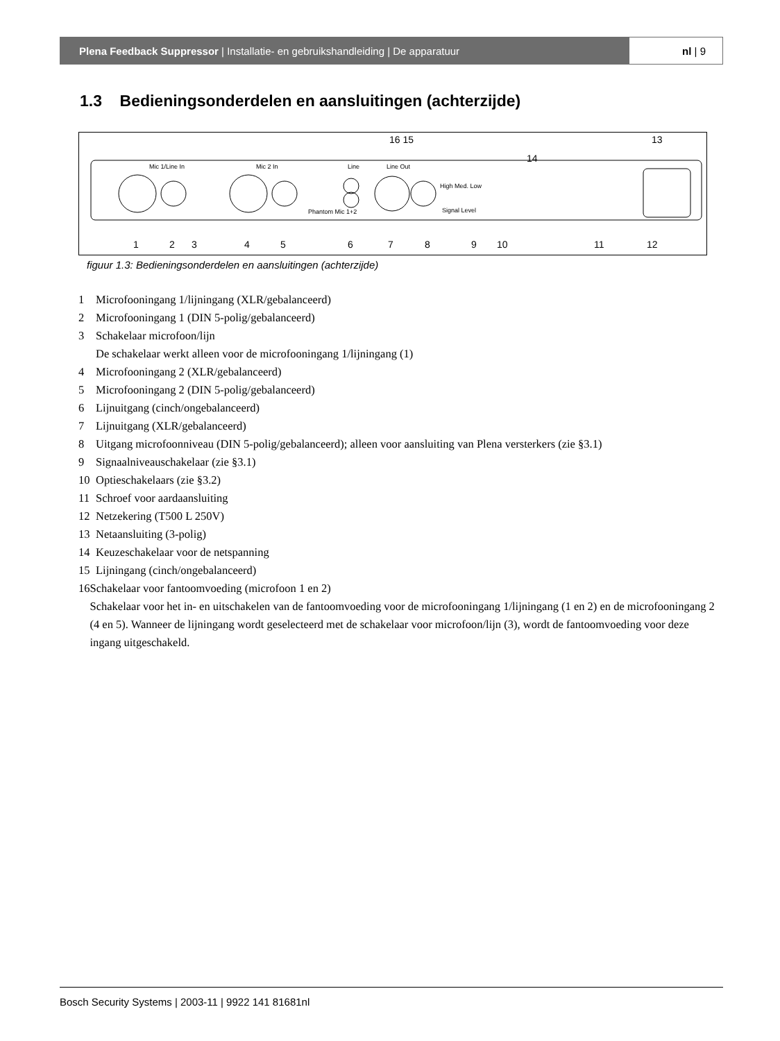Plena Feedback Suppressor | Installatie- en gebruikshandleiding | De apparatuur
nl | 9
1.3 Bedieningsonderdelen en aansluitingen (achterzijde)
Mic 1/Line In
Mic 2 In
Line
Line Out
Phantom Mic 1+2
Signal Level
High Med. Low
14
16 15
13
1
2
3
4
5
6
7
8
9
10
11
12
figuur 1.3: Bedieningsonderdelen en aansluitingen (achterzijde)
1 Microfooningang 1/lijningang (XLR/gebalanceerd)
2 Microfooningang 1 (DIN 5-polig/gebalanceerd)
3 Schakelaar microfoon/lijn
De schakelaar werkt alleen voor de microfooningang 1/lijningang (1)
4 Microfooningang 2 (XLR/gebalanceerd)
5 Microfooningang 2 (DIN 5-polig/gebalanceerd)
6 Lijnuitgang (cinch/ongebalanceerd)
7 Lijnuitgang (XLR/gebalanceerd)
8 Uitgang microfoonniveau (DIN 5-polig/gebalanceerd); alleen voor aansluiting van Plena versterkers (zie §3.1)
9 Signaalniveauschakelaar (zie §3.1)
10 Optieschakelaars (zie §3.2)
11 Schroef voor aardaansluiting
12 Netzekering (T500 L 250V)
13 Netaansluiting (3-polig)
14 Keuzeschakelaar voor de netspanning
15 Lijningang (cinch/ongebalanceerd)
16 Schakelaar voor fantoomvoeding (microfoon 1 en 2)
Schakelaar voor het in- en uitschakelen van de fantoomvoeding voor de microfooningang 1/lijningang (1 en 2) en de microfooningang 2 (4 en 5). Wanneer de lijningang wordt geselecteerd met de schakelaar voor microfoon/lijn (3), wordt de fantoomvoeding voor deze ingang uitgeschakeld.
Bosch Security Systems | 2003-11 | 9922 141 81681nl